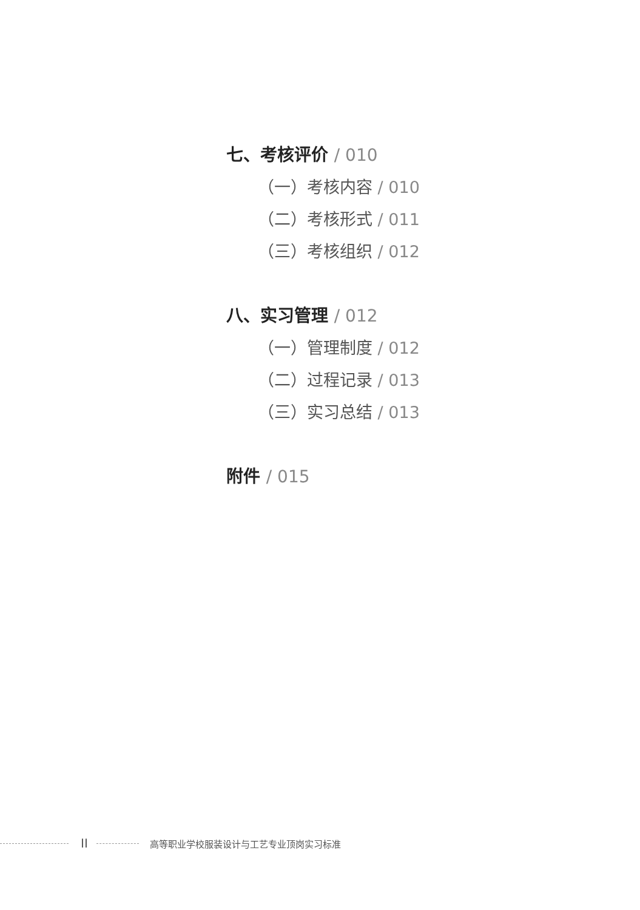七、考核评价 / 010
（一）考核内容 / 010
（二）考核形式 / 011
（三）考核组织 / 012
八、实习管理 / 012
（一）管理制度 / 012
（二）过程记录 / 013
（三）实习总结 / 013
附件 / 015
II
高等职业学校服装设计与工艺专业顶岗实习标准